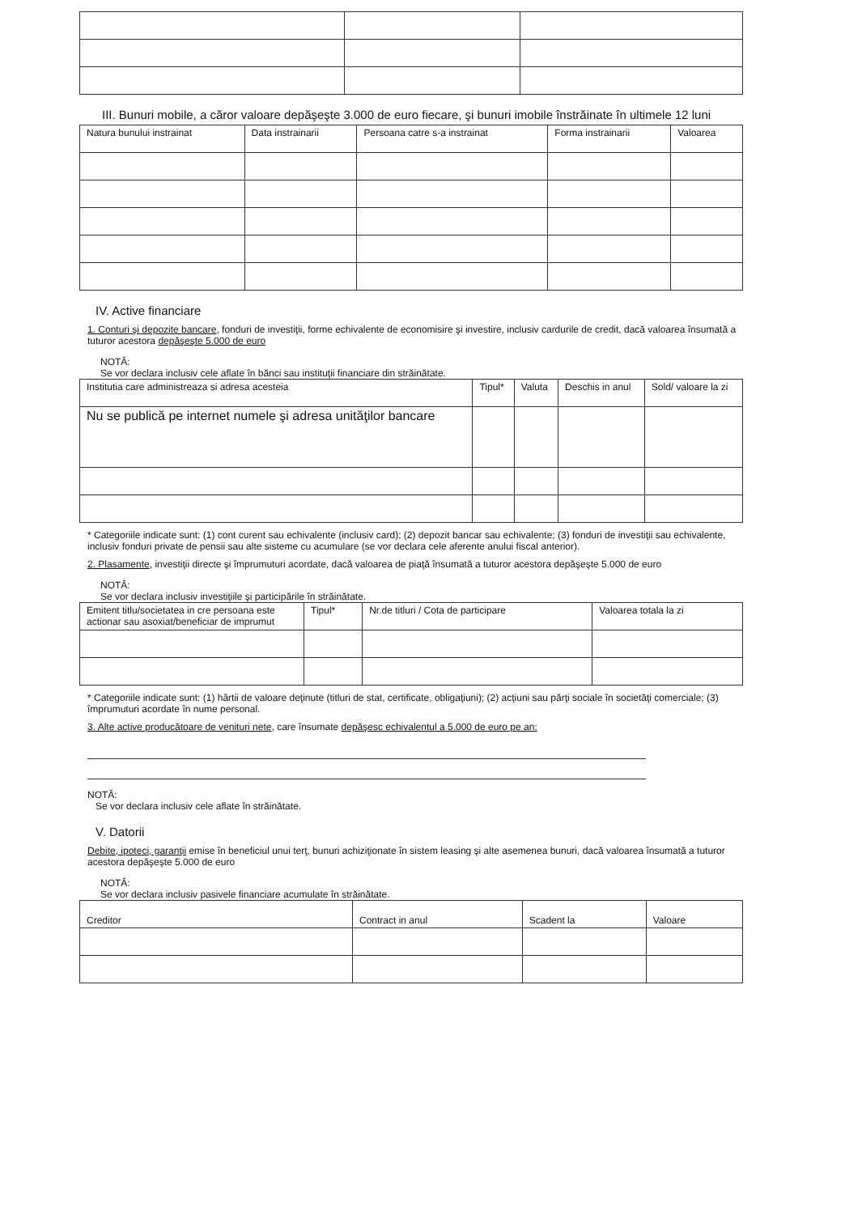III. Bunuri mobile, a căror valoare depăşeşte 3.000 de euro fiecare, şi bunuri imobile înstrăinate în ultimele 12 luni
| Natura bunului instrainat | Data instrainarii | Persoana catre s-a instrainat | Forma instrainarii | Valoarea |
| --- | --- | --- | --- | --- |
IV. Active financiare
1. Conturi şi depozite bancare, fonduri de investiţii, forme echivalente de economisire şi investire, inclusiv cardurile de credit, dacă valoarea însumată a tuturor acestora depăşeşte 5.000 de euro
NOTĂ:
Se vor declara inclusiv cele aflate în bănci sau instituţii financiare din străinătate.
| Institutia care administreaza si adresa acesteia | Tipul* | Valuta | Deschis in anul | Sold/ valoare la zi |
| --- | --- | --- | --- | --- |
| Nu se publică pe internet numele şi adresa unităţilor bancare | | | | |
* Categoriile indicate sunt: (1) cont curent sau echivalente (inclusiv card); (2) depozit bancar sau echivalente; (3) fonduri de investiţii sau echivalente, inclusiv fonduri private de pensii sau alte sisteme cu acumulare (se vor declara cele aferente anului fiscal anterior).
2. Plasamente, investiţii directe şi împrumuturi acordate, dacă valoarea de piaţă însumată a tuturor acestora depăşeşte 5.000 de euro
NOTĂ:
Se vor declara inclusiv investiţiile şi participările în străinătate.
| Emitent titlu/societatea in cre persoana este actionar sau asoxiat/beneficiar de imprumut | Tipul* | Nr.de titluri / Cota de participare | Valoarea totala la zi |
| --- | --- | --- | --- |
* Categoriile indicate sunt: (1) hârtii de valoare deţinute (titluri de stat, certificate, obligaţiuni); (2) acţiuni sau părţi sociale în societăţi comerciale; (3) împrumuturi acordate în nume personal.
3. Alte active producătoare de venituri nete, care însumate depăşesc echivalentul a 5.000 de euro pe an:
NOTĂ:
Se vor declara inclusiv cele aflate în străinătate.
V. Datorii
Debite, ipoteci, garanţii emise în beneficiul unui terţ, bunuri achiziţionate în sistem leasing şi alte asemenea bunuri, dacă valoarea însumată a tuturor acestora depăşeşte 5.000 de euro
NOTĂ:
Se vor declara inclusiv pasivele financiare acumulate în străinătate.
| Creditor | Contract in anul | Scadent la | Valoare |
| --- | --- | --- | --- |